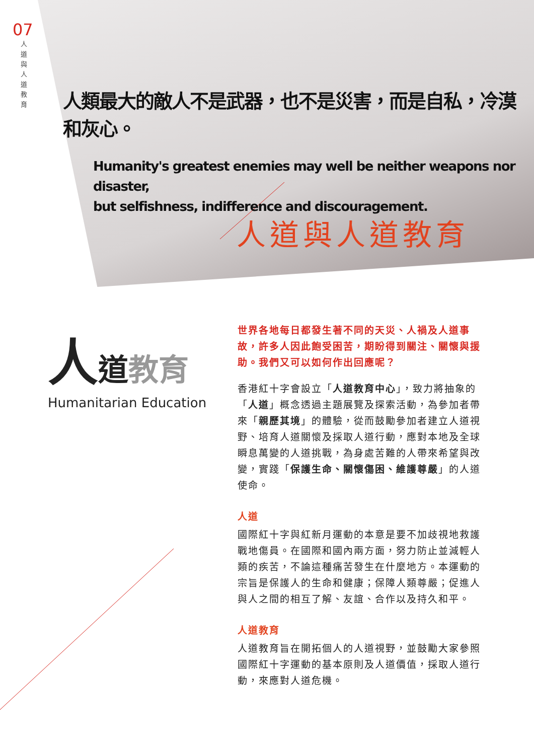07
人 道 與 人 道 教 育
人類最大的敵人不是武器，也不是災害，而是自私，冷漠和灰心。
Humanity's greatest enemies may well be neither weapons nor disaster,
but selfishness, indifference and discouragement.
人道與人道教育
人道教育
Humanitarian Education
世界各地每日都發生著不同的天災、人禍及人道事故，許多人因此飽受困苦，期盼得到關注、關懷與援助。我們又可以如何作出回應呢？
香港紅十字會設立「人道教育中心」，致力將抽象的「人道」概念透過主題展覽及探索活動，為參加者帶來「親歷其境」的體驗，從而鼓勵參加者建立人道視野、培育人道關懷及採取人道行動，應對本地及全球瞬息萬變的人道挑戰，為身處苦難的人帶來希望與改變，實踐「保護生命、關懷傷困、維護尊嚴」的人道使命。
人道
國際紅十字與紅新月運動的本意是要不加歧視地救護戰地傷員。在國際和國內兩方面，努力防止並減輕人類的疾苦，不論這種痛苦發生在什麼地方。本運動的宗旨是保護人的生命和健康；保障人類尊嚴；促進人與人之間的相互了解、友誼、合作以及持久和平。
人道教育
人道教育旨在開拓個人的人道視野，並鼓勵大家參照國際紅十字運動的基本原則及人道價值，採取人道行動，來應對人道危機。